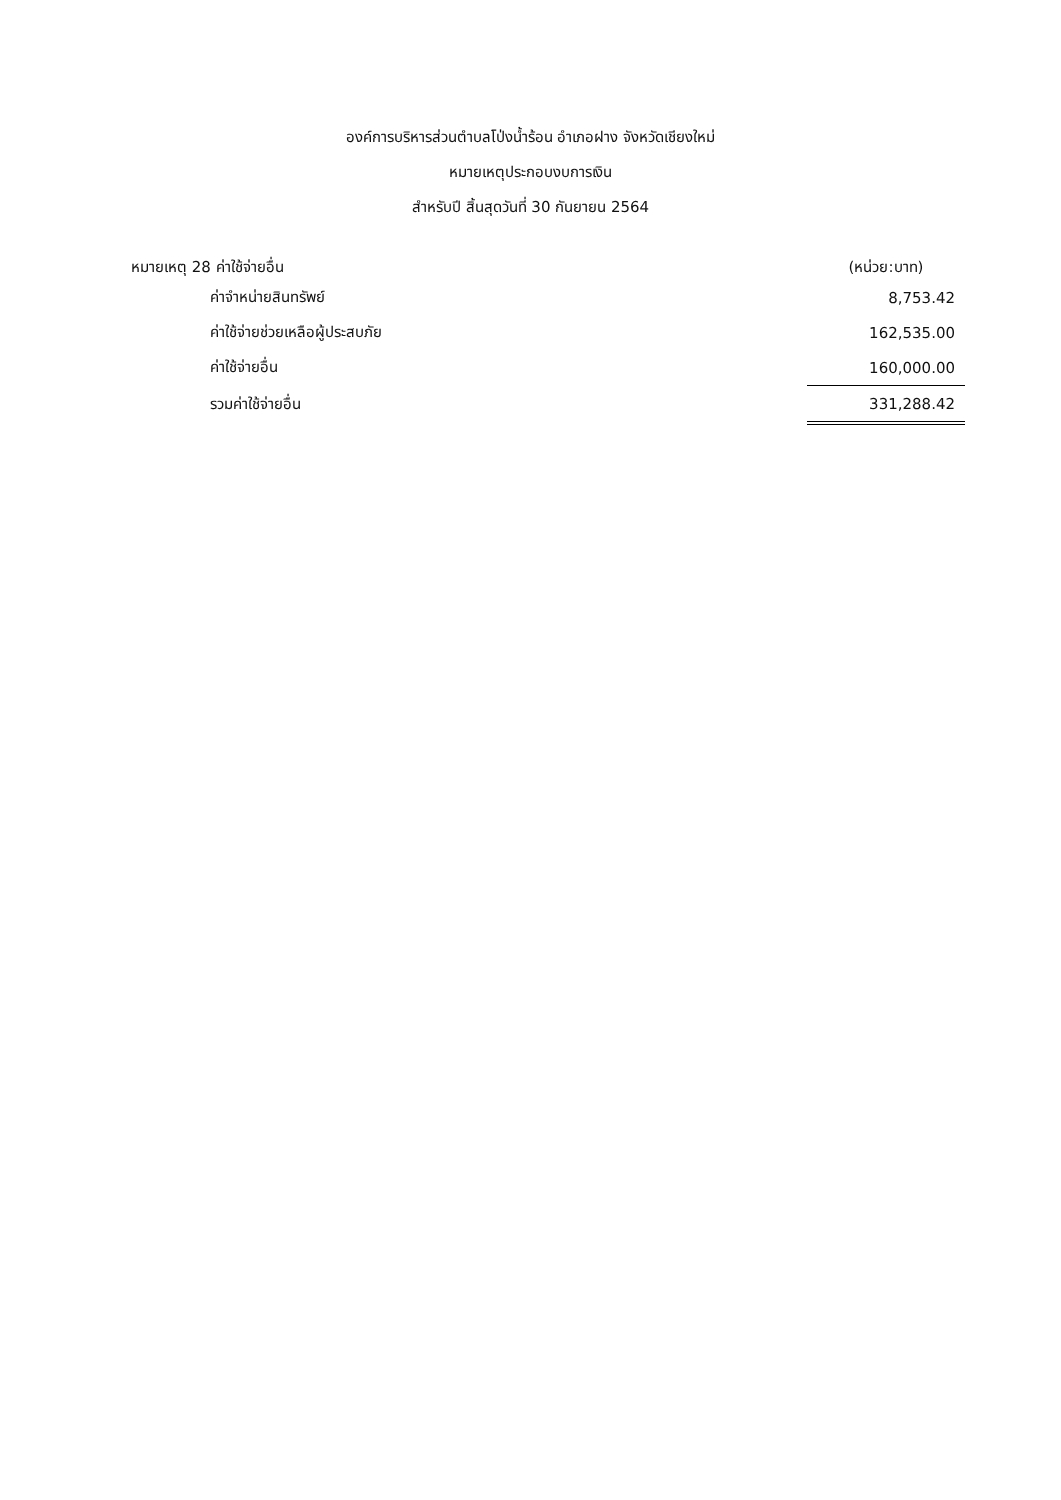องค์การบริหารส่วนตำบลโป่งน้ำร้อน อำเภอฝาง จังหวัดเชียงใหม่
หมายเหตุประกอบงบการเงิน
สำหรับปี สิ้นสุดวันที่ 30 กันยายน 2564
| หมายเหตุ 28 ค่าใช้จ่ายอื่น | (หน่วย:บาท) |
| --- | --- |
| ค่าจำหน่ายสินทรัพย์ | 8,753.42 |
| ค่าใช้จ่ายช่วยเหลือผู้ประสบภัย | 162,535.00 |
| ค่าใช้จ่ายอื่น | 160,000.00 |
| รวมค่าใช้จ่ายอื่น | 331,288.42 |